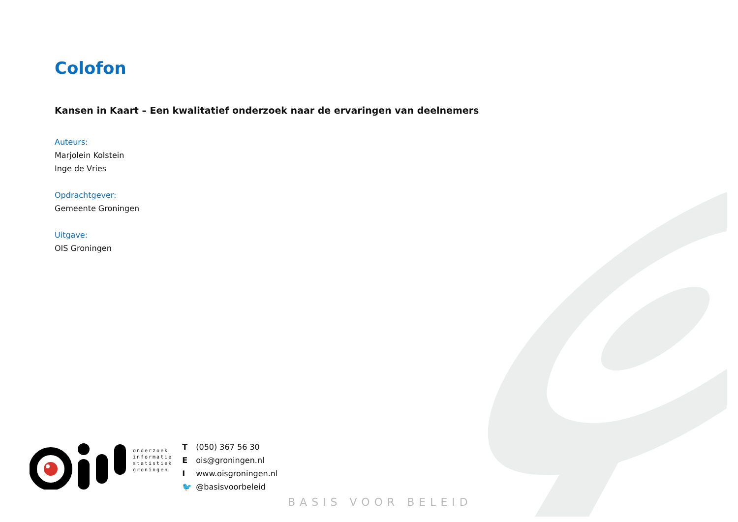Colofon
Kansen in Kaart – Een kwalitatief onderzoek naar de ervaringen van deelnemers
Auteurs:
Marjolein Kolstein
Inge de Vries
Opdrachtgever:
Gemeente Groningen
Uitgave:
OIS Groningen
onderzoek
informatie
statistiek
groningen
T (050) 367 56 30
Eois@groningen.nl
Iwww.oisgroningen.nl
🐦 @basisvoorbeleid
BASIS VOOR BELEID